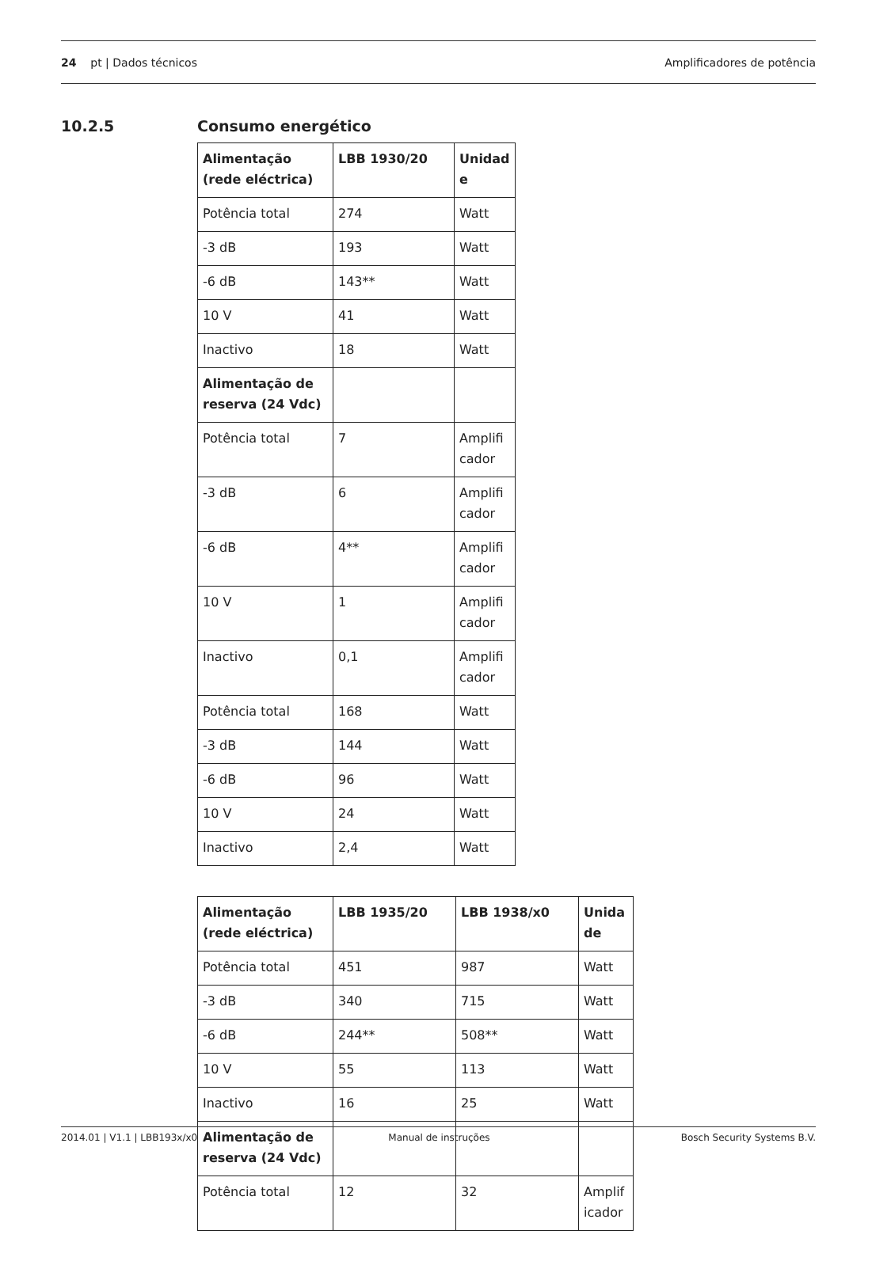24 pt | Dados técnicos Amplificadores de potência
10.2.5 Consumo energético
| Alimentação (rede eléctrica) | LBB 1930/20 | Unidad e |
| --- | --- | --- |
| Potência total | 274 | Watt |
| -3 dB | 193 | Watt |
| -6 dB | 143** | Watt |
| 10 V | 41 | Watt |
| Inactivo | 18 | Watt |
| Alimentação de reserva (24 Vdc) | | |
| Potência total | 7 | Amplifi cador |
| -3 dB | 6 | Amplifi cador |
| -6 dB | 4** | Amplifi cador |
| 10 V | 1 | Amplifi cador |
| Inactivo | 0,1 | Amplifi cador |
| Potência total | 168 | Watt |
| -3 dB | 144 | Watt |
| -6 dB | 96 | Watt |
| 10 V | 24 | Watt |
| Inactivo | 2,4 | Watt |
| Alimentação (rede eléctrica) | LBB 1935/20 | LBB 1938/x0 | Unida de |
| --- | --- | --- | --- |
| Potência total | 451 | 987 | Watt |
| -3 dB | 340 | 715 | Watt |
| -6 dB | 244** | 508** | Watt |
| 10 V | 55 | 113 | Watt |
| Inactivo | 16 | 25 | Watt |
| Alimentação de reserva (24 Vdc) | | | |
| Potência total | 12 | 32 | Amplif icador |
2014.01 | V1.1 | LBB193x/x0 Manual de instruções Bosch Security Systems B.V.